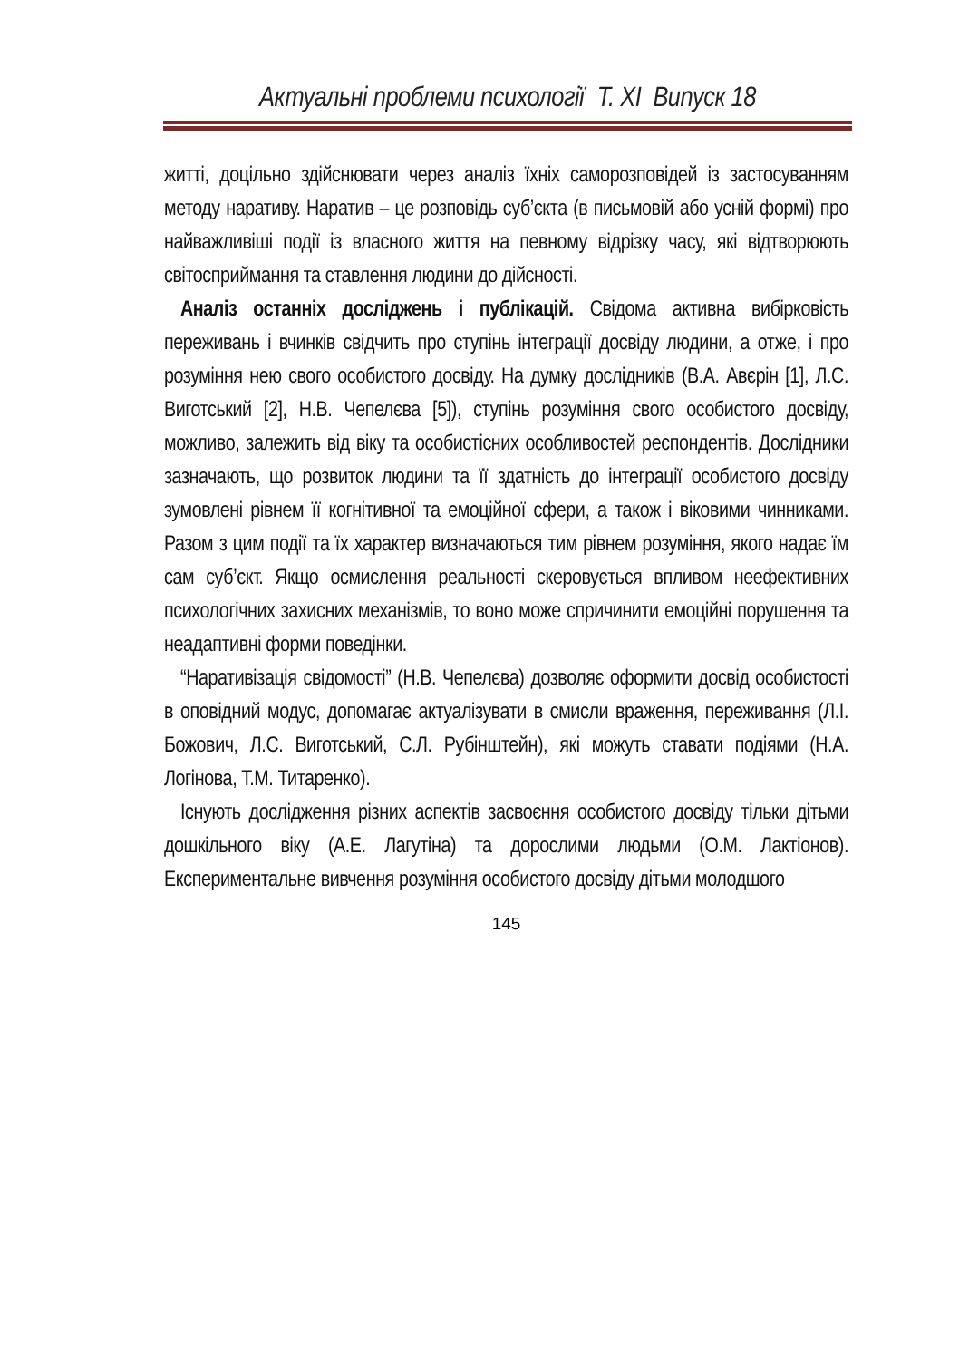Актуальні проблеми психології Т. ХІ Випуск 18
житті, доцільно здійснювати через аналіз їхніх саморозповідей із застосуванням методу наративу. Наратив – це розповідь суб’єкта (в письмовій або усній формі) про найважливіші події із власного життя на певному відрізку часу, які відтворюють світосприймання та ставлення людини до дійсності.
Аналіз останніх досліджень і публікацій. Свідома активна вибірковість переживань і вчинків свідчить про ступінь інтеграції досвіду людини, а отже, і про розуміння нею свого особистого досвіду. На думку дослідників (В.А. Авєрін [1], Л.С. Виготський [2], Н.В. Чепелєва [5]), ступінь розуміння свого особистого досвіду, можливо, залежить від віку та особистісних особливостей респондентів. Дослідники зазначають, що розвиток людини та її здатність до інтеграції особистого досвіду зумовлені рівнем її когнітивної та емоційної сфери, а також і віковими чинниками. Разом з цим події та їх характер визначаються тим рівнем розуміння, якого надає їм сам суб’єкт. Якщо осмислення реальності скеровується впливом неефективних психологічних захисних механізмів, то воно може спричинити емоційні порушення та неадаптивні форми поведінки.
“Наративізація свідомості” (Н.В. Чепелєва) дозволяє оформити досвід особистості в оповідний модус, допомагає актуалізувати в смисли враження, переживання (Л.І. Божович, Л.С. Виготський, С.Л. Рубінштейн), які можуть ставати подіями (Н.А. Логінова, Т.М. Титаренко).
Існують дослідження різних аспектів засвоєння особистого досвіду тільки дітьми дошкільного віку (А.Е. Лагутіна) та дорослими людьми (О.М. Лактіонов). Експериментальне вивчення розуміння особистого досвіду дітьми молодшого
145